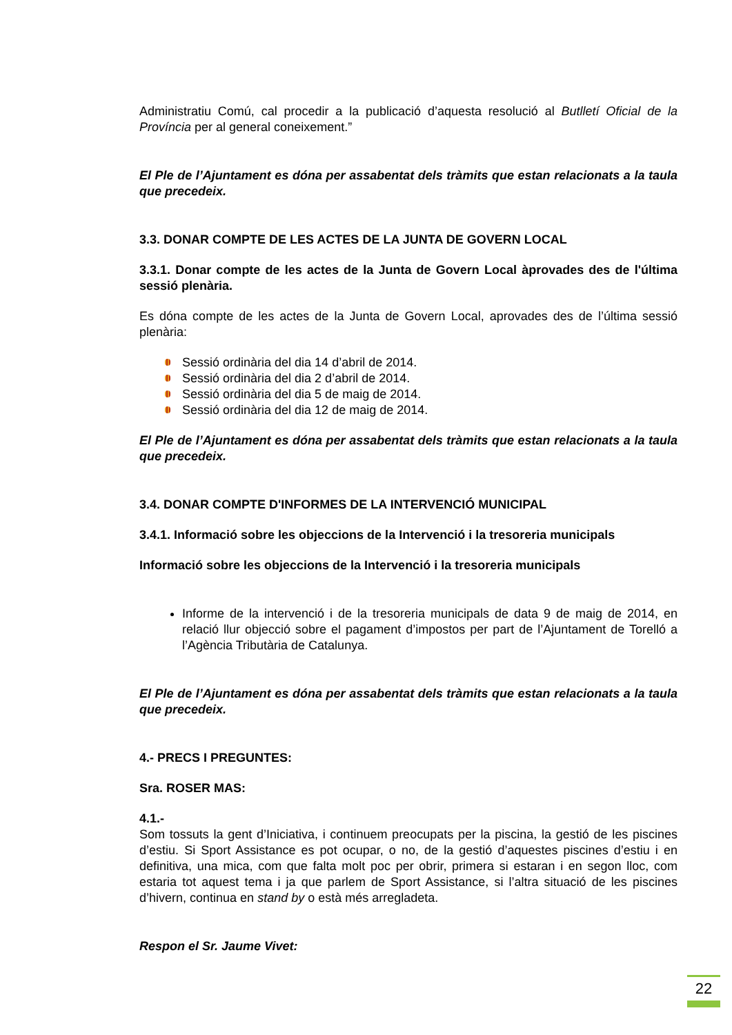Administratiu Comú, cal procedir a la publicació d’aquesta resolució al Butlletí Oficial de la Província per al general coneixement.”
El Ple de l’Ajuntament es dóna per assabentat dels tràmits que estan relacionats a la taula que precedeix.
3.3. DONAR COMPTE DE LES ACTES DE LA JUNTA DE GOVERN LOCAL
3.3.1. Donar compte de les actes de la Junta de Govern Local àprovades des de l'última sessió plenària.
Es dóna compte de les actes de la Junta de Govern Local, aprovades des de l’última sessió plenària:
Sessió ordinària del dia 14 d’abril de 2014.
Sessió ordinària del dia 2 d’abril de 2014.
Sessió ordinària del dia 5 de maig de 2014.
Sessió ordinària del dia 12 de maig de 2014.
El Ple de l’Ajuntament es dóna per assabentat dels tràmits que estan relacionats a la taula que precedeix.
3.4. DONAR COMPTE D'INFORMES DE LA INTERVENCIÓ MUNICIPAL
3.4.1. Informació sobre les objeccions de la Intervenció i la tresoreria municipals
Informació sobre les objeccions de la Intervenció i la tresoreria municipals
Informe de la intervenció i de la tresoreria municipals de data 9 de maig de 2014, en relació llur objecció sobre el pagament d’impostos per part de l’Ajuntament de Torelló a l’Agència Tributària de Catalunya.
El Ple de l’Ajuntament es dóna per assabentat dels tràmits que estan relacionats a la taula que precedeix.
4.- PRECS I PREGUNTES:
Sra. ROSER MAS:
4.1.-
Som tossuts la gent d’Iniciativa, i continuem preocupats per la piscina, la gestió de les piscines d’estiu. Si Sport Assistance es pot ocupar, o no, de la gestió d’aquestes piscines d’estiu i en definitiva, una mica, com que falta molt poc per obrir, primera si estaran i en segon lloc, com estaria tot aquest tema i ja que parlem de Sport Assistance, si l’altra situació de les piscines d’hivern, continua en stand by o està més arregladeta.
Respon el Sr. Jaume Vivet:
22